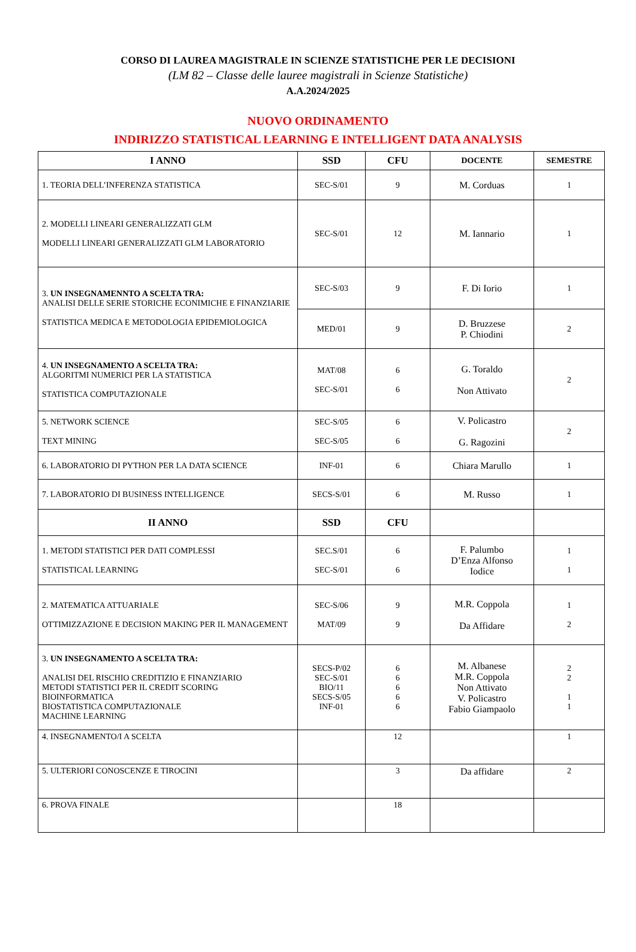CORSO DI LAUREA MAGISTRALE IN SCIENZE STATISTICHE PER LE DECISIONI
(LM 82 – Classe delle lauree magistrali in Scienze Statistiche)
A.A.2024/2025
NUOVO ORDINAMENTO
INDIRIZZO STATISTICAL LEARNING E INTELLIGENT DATA ANALYSIS
| I ANNO | SSD | CFU | DOCENTE | SEMESTRE |
| --- | --- | --- | --- | --- |
| 1. TEORIA DELL’INFERENZA STATISTICA | SEC-S/01 | 9 | M. Corduas | 1 |
| 2. MODELLI LINEARI GENERALIZZATI GLM MODELLI LINEARI GENERALIZZATI GLM LABORATORIO | SEC-S/01 | 12 | M. Iannario | 1 |
| 3. UN INSEGNAMENNTO A SCELTA TRA: ANALISI DELLE SERIE STORICHE ECONIMICHE E FINANZIARIE STATISTICA MEDICA E METODOLOGIA EPIDEMIOLOGICA | SEC-S/03 | 9 | F. Di Iorio | 1 |
| | MED/01 | 9 | D. Bruzzese P. Chiodini | 2 |
| 4. UN INSEGNAMENTO A SCELTA TRA: ALGORITMI NUMERICI PER LA STATISTICA STATISTICA COMPUTAZIONALE | MAT/08 SEC-S/01 | 6 6 | G. Toraldo Non Attivato | 2 |
| 5. NETWORK SCIENCE TEXT MINING | SEC-S/05 SEC-S/05 | 6 6 | V. Policastro G. Ragozini | 2 |
| 6. LABORATORIO DI PYTHON PER LA DATA SCIENCE | INF-01 | 6 | Chiara Marullo | 1 |
| 7. LABORATORIO DI BUSINESS INTELLIGENCE | SECS-S/01 | 6 | M. Russo | 1 |
| II ANNO | SSD | CFU | | |
| 1. METODI STATISTICI PER DATI COMPLESSI STATISTICAL LEARNING | SEC.S/01 SEC-S/01 | 6 6 | F. Palumbo D’Enza Alfonso Iodice | 1 1 |
| 2. MATEMATICA ATTUARIALE OTTIMIZZAZIONE E DECISION MAKING PER IL MANAGEMENT | SEC-S/06 MAT/09 | 9 9 | M.R. Coppola Da Affidare | 1 2 |
| 3. UN INSEGNAMENTO A SCELTA TRA: ANALISI DEL RISCHIO CREDITIZIO E FINANZIARIO METODI STATISTICI PER IL CREDIT SCORING BIOINFORMATICA BIOSTATISTICA COMPUTAZIONALE MACHINE LEARNING | SECS-P/02 SEC-S/01 BIO/11 SECS-S/05 INF-01 | 6 6 6 6 6 | M. Albanese M.R. Coppola Non Attivato V. Policastro Fabio Giampaolo | 2 2 1 1 |
| 4. INSEGNAMENTO/I A SCELTA | | 12 | | 1 |
| 5. ULTERIORI CONOSCENZE E TIROCINI | | 3 | Da affidare | 2 |
| 6. PROVA FINALE | | 18 | | |